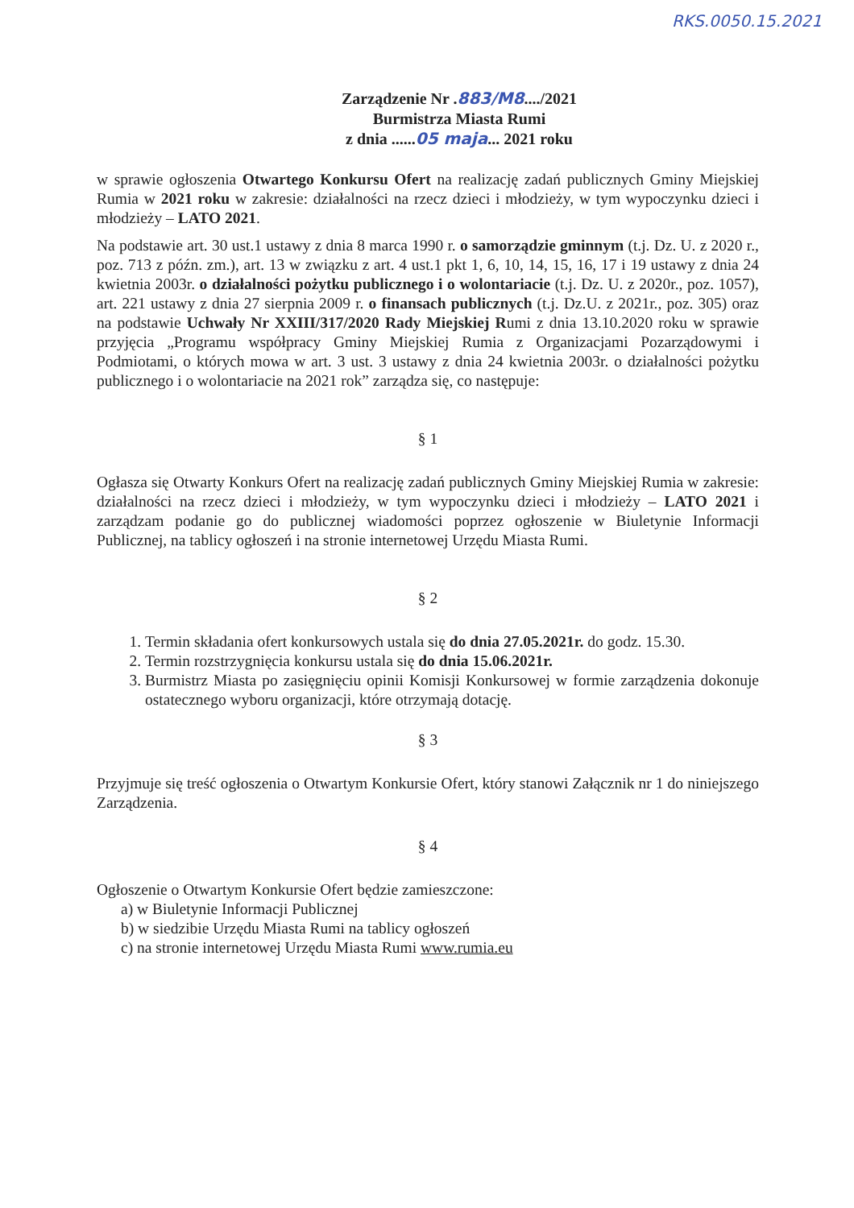RKS.0050.15.2021
Zarządzenie Nr .883/M8..../2021
Burmistrza Miasta Rumi
z dnia ......05 maja... 2021 roku
w sprawie ogłoszenia Otwartego Konkursu Ofert na realizację zadań publicznych Gminy Miejskiej Rumia w 2021 roku w zakresie: działalności na rzecz dzieci i młodzieży, w tym wypoczynku dzieci i młodzieży – LATO 2021.
Na podstawie art. 30 ust.1 ustawy z dnia 8 marca 1990 r. o samorządzie gminnym (t.j. Dz. U. z 2020 r., poz. 713 z późn. zm.), art. 13 w związku z art. 4 ust.1 pkt 1, 6, 10, 14, 15, 16, 17 i 19 ustawy z dnia 24 kwietnia 2003r. o działalności pożytku publicznego i o wolontariacie (t.j. Dz. U. z 2020r., poz. 1057), art. 221 ustawy z dnia 27 sierpnia 2009 r. o finansach publicznych (t.j. Dz.U. z 2021r., poz. 305) oraz na podstawie Uchwały Nr XXIII/317/2020 Rady Miejskiej Rumi z dnia 13.10.2020 roku w sprawie przyjęcia „Programu współpracy Gminy Miejskiej Rumia z Organizacjami Pozarządowymi i Podmiotami, o których mowa w art. 3 ust. 3 ustawy z dnia 24 kwietnia 2003r. o działalności pożytku publicznego i o wolontariacie na 2021 rok” zarządza się, co następuje:
§ 1
Ogłasza się Otwarty Konkurs Ofert na realizację zadań publicznych Gminy Miejskiej Rumia w zakresie: działalności na rzecz dzieci i młodzieży, w tym wypoczynku dzieci i młodzieży – LATO 2021 i zarządzam podanie go do publicznej wiadomości poprzez ogłoszenie w Biuletynie Informacji Publicznej, na tablicy ogłoszeń i na stronie internetowej Urzędu Miasta Rumi.
§ 2
1. Termin składania ofert konkursowych ustala się do dnia 27.05.2021r. do godz. 15.30.
2. Termin rozstrzygnięcia konkursu ustala się do dnia 15.06.2021r.
3. Burmistrz Miasta po zasięgnięciu opinii Komisji Konkursowej w formie zarządzenia dokonuje ostatecznego wyboru organizacji, które otrzymają dotację.
§ 3
Przyjmuje się treść ogłoszenia o Otwartym Konkursie Ofert, który stanowi Załącznik nr 1 do niniejszego Zarządzenia.
§ 4
Ogłoszenie o Otwartym Konkursie Ofert będzie zamieszczone:
a) w Biuletynie Informacji Publicznej
b) w siedzibie Urzędu Miasta Rumi na tablicy ogłoszeń
c) na stronie internetowej Urzędu Miasta Rumi www.rumia.eu